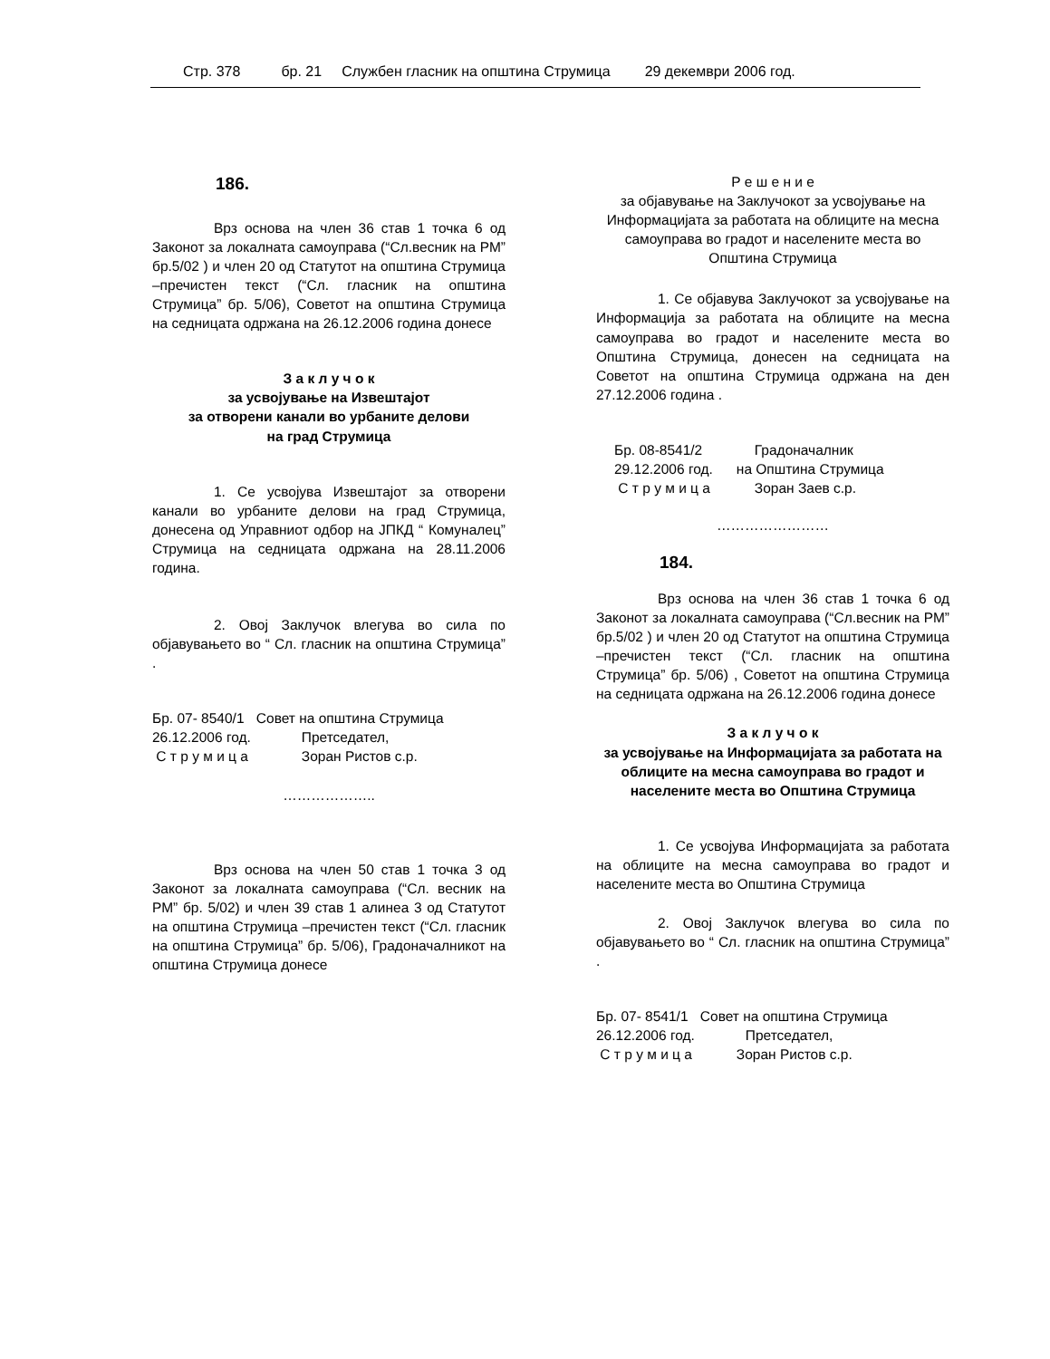Стр. 378 бр. 21 Службен гласник на општина Струмица 29 декември 2006 год.
186.
Врз основа на член 36 став 1 точка 6 од Законот за локалната самоуправа (“Сл.весник на РМ” бр.5/02 ) и член 20 од Статутот на општина Струмица –пречистен текст (“Сл. гласник на општина Струмица” бр. 5/06), Советот на општина Струмица на седницата одржана на 26.12.2006 година донесе
З а к л у ч о к
за усвојување на Извештајот
за отворени канали во урбаните делови
на град Струмица
1. Се усвојува Извештајот за отворени канали во урбаните делови на град Струмица, донесена од Управниот одбор на ЈПКД “ Комуналец” Струмица на седницата одржана на 28.11.2006 година.
2. Овој Заклучок влегува во сила по објавувањето во “ Сл. гласник на општина Струмица” .
| Бр. 07- 8540/1 | Совет на општина Струмица |
| 26.12.2006 год. | Претседател, |
| С т р у м и ц а | Зоран Ристов с.р. |
………………..
Врз основа на член 50 став 1 точка 3 од Законот за локалната самоуправа (“Сл. весник на РМ” бр. 5/02) и член 39 став 1 алинеа 3 од Статутот на општина Струмица –пречистен текст (“Сл. гласник на општина Струмица” бр. 5/06), Градоначалникот на општина Струмица донесе
Р е ш е н и е
за објавување на Заклучокот за усвојување на Информацијата за работата на облиците на месна самоуправа во градот и населените места во Општина Струмица
1. Се објавува Заклучокот за усвојување на Информација за работата на облиците на месна самоуправа во градот и населените места во Општина Струмица, донесен на седницата на Советот на општина Струмица одржана на ден 27.12.2006 година .
| Бр. 08-8541/2 | Градоначалник |
| 29.12.2006 год. | на Општина Струмица |
| С т р у м и ц а | Зоран Заев с.р. |
……………………
184.
Врз основа на член 36 став 1 точка 6 од Законот за локалната самоуправа (“Сл.весник на РМ” бр.5/02 ) и член 20 од Статутот на општина Струмица –пречистен текст (“Сл. гласник на општина Струмица” бр. 5/06) , Советот на општина Струмица на седницата одржана на 26.12.2006 година донесе
З а к л у ч о к
за усвојување на Информацијата за работата на облиците на месна самоуправа во градот и населените места во Општина Струмица
1. Се усвојува Информацијата за работата на облиците на месна самоуправа во градот и населените места во Општина Струмица
2. Овој Заклучок влегува во сила по објавувањето во “ Сл. гласник на општина Струмица” .
| Бр. 07- 8541/1 | Совет на општина Струмица |
| 26.12.2006 год. | Претседател, |
| С т р у м и ц а | Зоран Ристов с.р. |